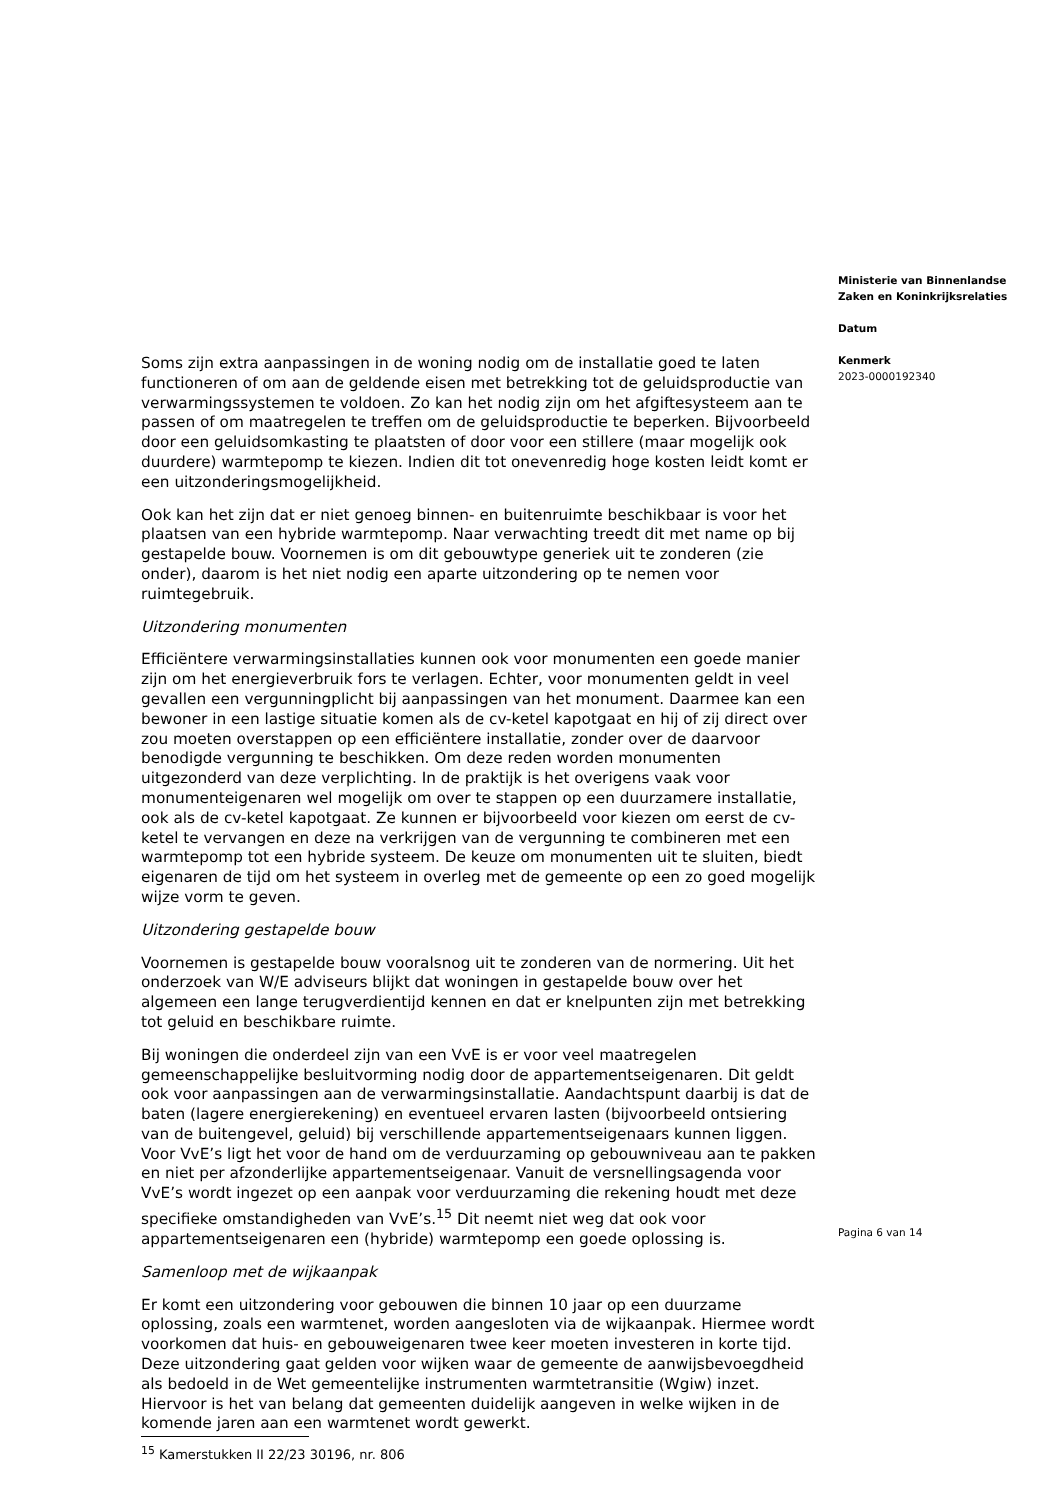Soms zijn extra aanpassingen in de woning nodig om de installatie goed te laten functioneren of om aan de geldende eisen met betrekking tot de geluidsproductie van verwarmingssystemen te voldoen. Zo kan het nodig zijn om het afgiftesysteem aan te passen of om maatregelen te treffen om de geluidsproductie te beperken. Bijvoorbeeld door een geluidsomkasting te plaatsten of door voor een stillere (maar mogelijk ook duurdere) warmtepomp te kiezen. Indien dit tot onevenredig hoge kosten leidt komt er een uitzonderingsmogelijkheid.
Ook kan het zijn dat er niet genoeg binnen- en buitenruimte beschikbaar is voor het plaatsen van een hybride warmtepomp. Naar verwachting treedt dit met name op bij gestapelde bouw. Voornemen is om dit gebouwtype generiek uit te zonderen (zie onder), daarom is het niet nodig een aparte uitzondering op te nemen voor ruimtegebruik.
Uitzondering monumenten
Efficiëntere verwarmingsinstallaties kunnen ook voor monumenten een goede manier zijn om het energieverbruik fors te verlagen. Echter, voor monumenten geldt in veel gevallen een vergunningplicht bij aanpassingen van het monument. Daarmee kan een bewoner in een lastige situatie komen als de cv-ketel kapotgaat en hij of zij direct over zou moeten overstappen op een efficiëntere installatie, zonder over de daarvoor benodigde vergunning te beschikken. Om deze reden worden monumenten uitgezonderd van deze verplichting. In de praktijk is het overigens vaak voor monumenteigenaren wel mogelijk om over te stappen op een duurzamere installatie, ook als de cv-ketel kapotgaat. Ze kunnen er bijvoorbeeld voor kiezen om eerst de cv-ketel te vervangen en deze na verkrijgen van de vergunning te combineren met een warmtepomp tot een hybride systeem. De keuze om monumenten uit te sluiten, biedt eigenaren de tijd om het systeem in overleg met de gemeente op een zo goed mogelijk wijze vorm te geven.
Uitzondering gestapelde bouw
Voornemen is gestapelde bouw vooralsnog uit te zonderen van de normering. Uit het onderzoek van W/E adviseurs blijkt dat woningen in gestapelde bouw over het algemeen een lange terugverdientijd kennen en dat er knelpunten zijn met betrekking tot geluid en beschikbare ruimte.
Bij woningen die onderdeel zijn van een VvE is er voor veel maatregelen gemeenschappelijke besluitvorming nodig door de appartementseigenaren. Dit geldt ook voor aanpassingen aan de verwarmingsinstallatie. Aandachtspunt daarbij is dat de baten (lagere energierekening) en eventueel ervaren lasten (bijvoorbeeld ontsiering van de buitengevel, geluid) bij verschillende appartementseigenaars kunnen liggen. Voor VvE’s ligt het voor de hand om de verduurzaming op gebouwniveau aan te pakken en niet per afzonderlijke appartementseigenaar. Vanuit de versnellingsagenda voor VvE’s wordt ingezet op een aanpak voor verduurzaming die rekening houdt met deze specifieke omstandigheden van VvE’s.<sup>15</sup> Dit neemt niet weg dat ook voor appartementseigenaren een (hybride) warmtepomp een goede oplossing is.
Samenloop met de wijkaanpak
Er komt een uitzondering voor gebouwen die binnen 10 jaar op een duurzame oplossing, zoals een warmtenet, worden aangesloten via de wijkaanpak. Hiermee wordt voorkomen dat huis- en gebouweigenaren twee keer moeten investeren in korte tijd. Deze uitzondering gaat gelden voor wijken waar de gemeente de aanwijsbevoegdheid als bedoeld in de Wet gemeentelijke instrumenten warmtetransitie (Wgiw) inzet. Hiervoor is het van belang dat gemeenten duidelijk aangeven in welke wijken in de komende jaren aan een warmtenet wordt gewerkt.
<sup>15</sup> Kamerstukken II 22/23 30196, nr. 806
Ministerie van Binnenlandse Zaken en Koninkrijksrelaties
Datum
Kenmerk
2023-0000192340
Pagina 6 van 14